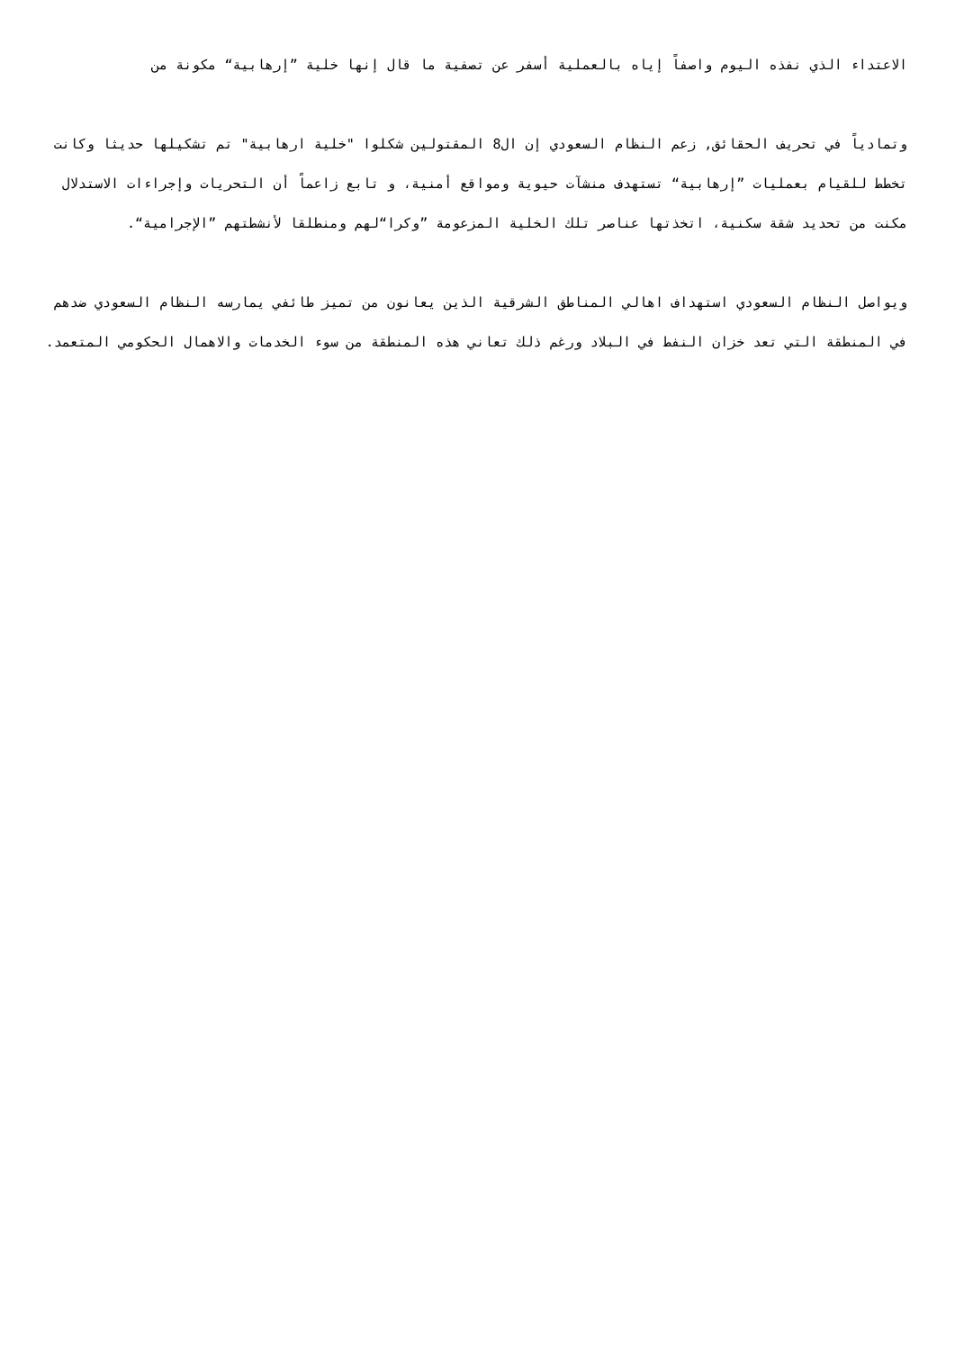الاعتداء الذي نفذه اليوم واصفاً إياه بالعملية أسفر عن تصفية ما قال إنها خلية ”إرهابية“ مكونة من
وتمادياً في تحريف الحقائق, زعم النظام السعودي إن ال8 المقتولين شكلوا "خلية ارهابية" تم تشكيلها حديثا وكانت تخطط للقيام بعمليات ”إرهابية“ تستهدف منشآت حيوية ومواقع أمنية، و تابع زاعماً أن التحريات وإجراءات الاستدلال مكنت من تحديد شقة سكنية، اتخذتها عناصر تلك الخلية المزعومة ”وكرا“لهم ومنطلقا لأنشطتهم ”الإجرامية“.
ويواصل النظام السعودي استهداف اهالي المناطق الشرقية الذين يعانون من تميز طائفي يمارسه النظام السعودي ضدهم في المنطقة التي تعد خزان النفط في البلاد ورغم ذلك تعاني هذه المنطقة من سوء الخدمات والاهمال الحكومي المتعمد.